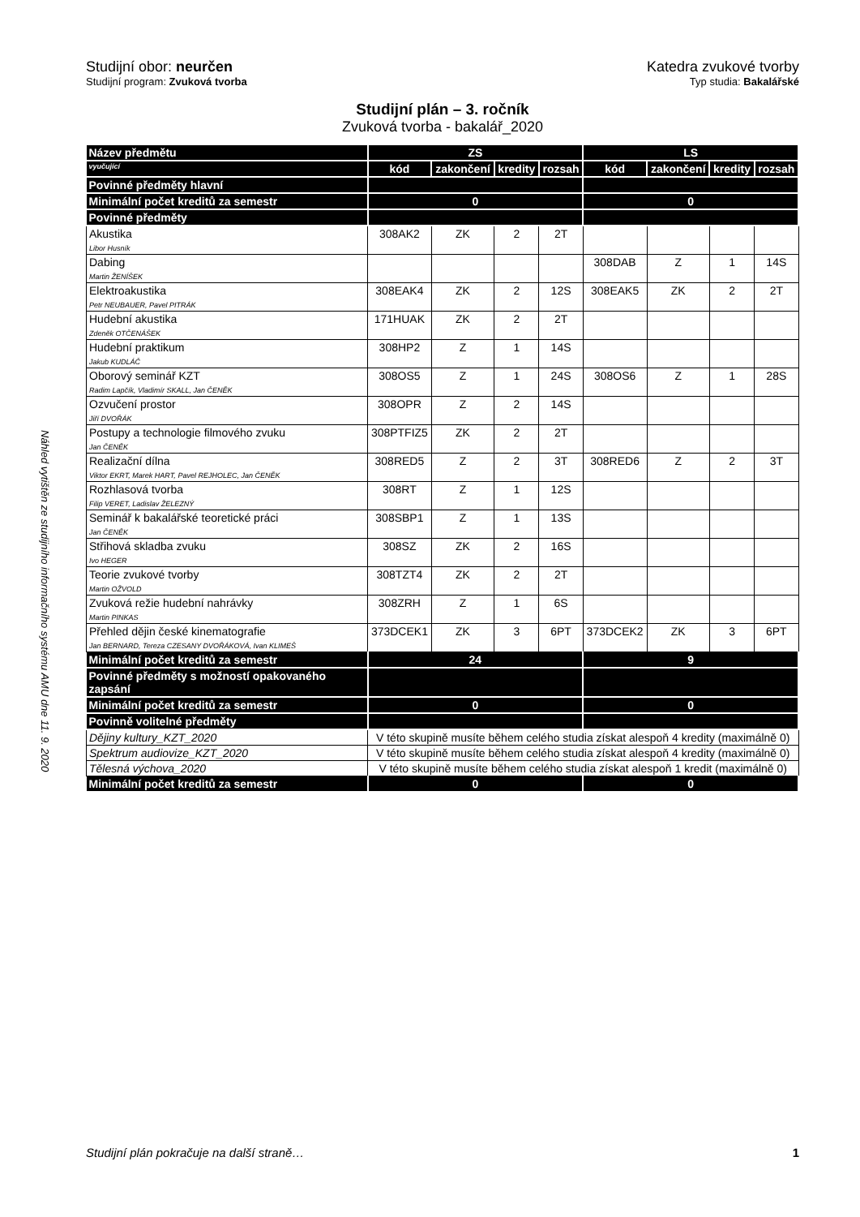Náhled vytištěn ze studijního informačního systému AMU dne 11. 9. 2020
Studijní obor: neurčen Katedra zvukové tvorby
Studijní program: Zvuková tvorba Typ studia: Bakalářské
Studijní plán – 3. ročník
Zvuková tvorba - bakalář_2020
| Název předmětu | ZS | | | | LS | | | |
| --- | --- | --- | --- | --- | --- | --- | --- | --- |
| vyučující | kód | zakončení | kredity | rozsah | kód | zakončení | kredity | rozsah |
| Povinné předměty hlavní | | | | | | | | |
| Minimální počet kreditů za semestr | 0 | | | | 0 | | | |
| Povinné předměty | | | | | | | | |
| Akustika Libor Husník | 308AK2 | ZK | 2 | 2T | | | | |
| Dabing Martin ŽENÍŠEK | | | | | 308DAB | Z | 1 | 14S |
| Elektroakustika Petr NEUBAUER, Pavel PITRÁK | 308EAK4 | ZK | 2 | 12S | 308EAK5 | ZK | 2 | 2T |
| Hudební akustika Zdeněk OTČENÁŠEK | 171HUAK | ZK | 2 | 2T | | | | |
| Hudební praktikum Jakub KUDLÁČ | 308HP2 | Z | 1 | 14S | | | | |
| Oborový seminář KZT Radim Lapčík, Vladimír SKALL, Jan ČENĚK | 308OS5 | Z | 1 | 24S | 308OS6 | Z | 1 | 28S |
| Ozvučení prostor Jiří DVOŘÁK | 308OPR | Z | 2 | 14S | | | | |
| Postupy a technologie filmového zvuku Jan ČENĚK | 308PTFIZ5 | ZK | 2 | 2T | | | | |
| Realizační dílna Viktor EKRT, Marek HART, Pavel REJHOLEC, Jan ČENĚK | 308RED5 | Z | 2 | 3T | 308RED6 | Z | 2 | 3T |
| Rozhlasová tvorba Filip VERET, Ladislav ŽELEZNÝ | 308RT | Z | 1 | 12S | | | | |
| Seminář k bakalářské teoretické práci Jan ČENĚK | 308SBP1 | Z | 1 | 13S | | | | |
| Střihová skladba zvuku Ivo HEGER | 308SZ | ZK | 2 | 16S | | | | |
| Teorie zvukové tvorby Martin OŽVOLD | 308TZT4 | ZK | 2 | 2T | | | | |
| Zvuková režie hudební nahrávky Martin PINKAS | 308ZRH | Z | 1 | 6S | | | | |
| Přehled dějin české kinematografie Jan BERNARD, Tereza CZESANY DVOŘÁKOVÁ, Ivan KLIMEŠ | 373DCEK1 | ZK | 3 | 6PT | 373DCEK2 | ZK | 3 | 6PT |
| Minimální počet kreditů za semestr | 24 | | | | 9 | | | |
| Povinné předměty s možností opakovaného zapsání | | | | | | | | |
| Minimální počet kreditů za semestr | 0 | | | | 0 | | | |
| Povinně volitelné předměty | | | | | | | | |
| Dějiny kultury_KZT_2020 | V této skupině musíte během celého studia získat alespoň 4 kredity (maximálně 0) | | | | | | | |
| Spektrum audiovize_KZT_2020 | V této skupině musíte během celého studia získat alespoň 4 kredity (maximálně 0) | | | | | | | |
| Tělesná výchova_2020 | V této skupině musíte během celého studia získat alespoň 1 kredit (maximálně 0) | | | | | | | |
| Minimální počet kreditů za semestr | 0 | | | | 0 | | | |
Studijní plán pokračuje na další straně… 1